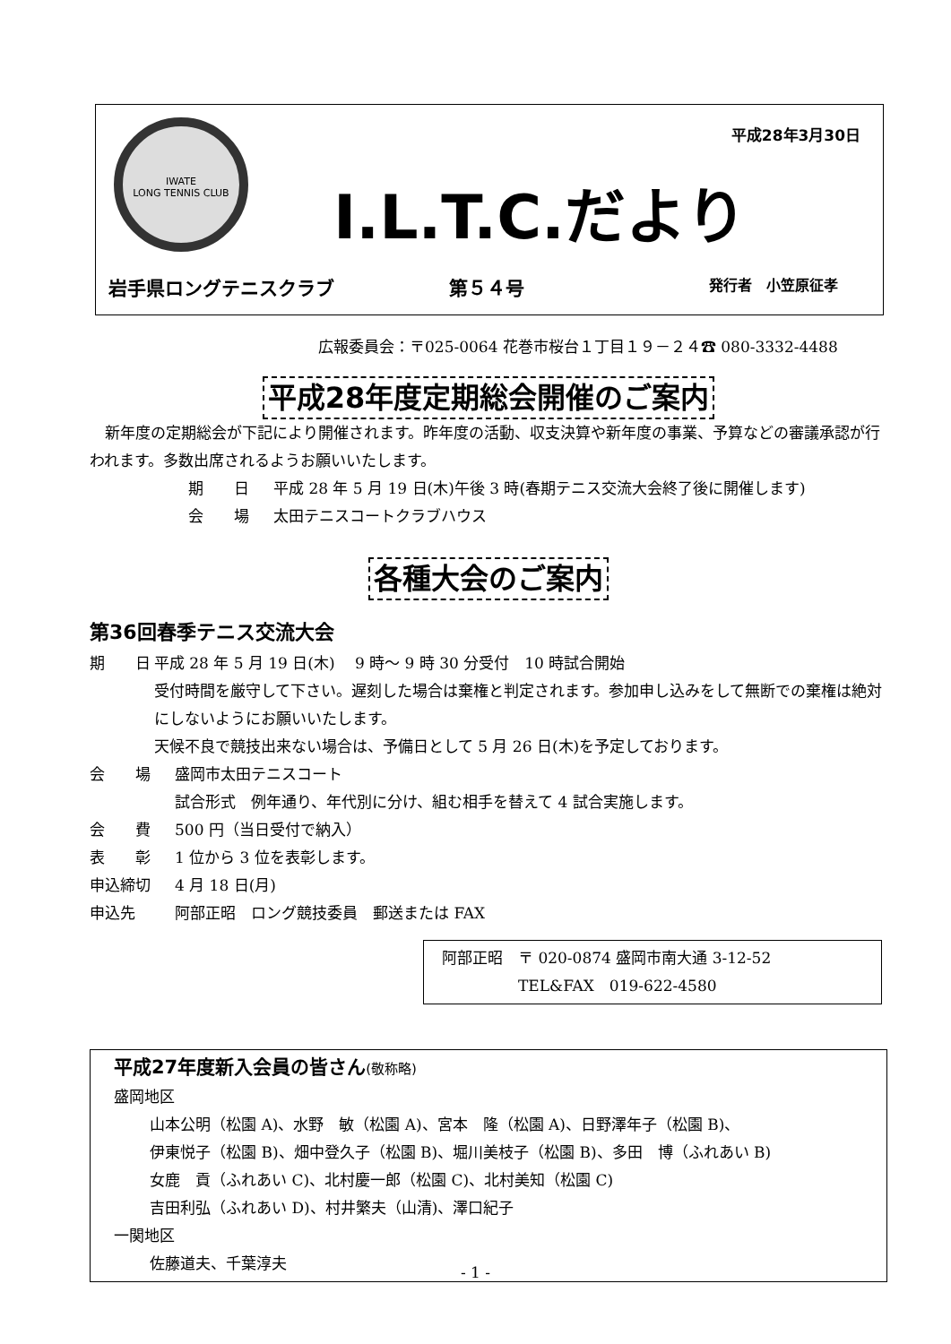IWATE
LONG TENNIS CLUB
平成28年3月30日
I.L.T.C.だより
岩手県ロングテニスクラブ 第５４号 発行者　小笠原征孝
広報委員会：〒025-0064 花巻市桜台１丁目１９－２４☎ 080-3332-4488
平成28年度定期総会開催のご案内
　新年度の定期総会が下記により開催されます。昨年度の活動、収支決算や新年度の事業、予算などの審議承認が行われます。多数出席されるようお願いいたします。
期　　日 平成 28 年 5 月 19 日(木)午後 3 時(春期テニス交流大会終了後に開催します)
会　　場 太田テニスコートクラブハウス
各種大会のご案内
第36回春季テニス交流大会
期　　日 平成 28 年 5 月 19 日(木)　 9 時～ 9 時 30 分受付　10 時試合開始
受付時間を厳守して下さい。遅刻した場合は棄権と判定されます。参加申し込みをして無断での棄権は絶対にしないようにお願いいたします。
天候不良で競技出来ない場合は、予備日として 5 月 26 日(木)を予定しております。
会　　場 盛岡市太田テニスコート
試合形式　例年通り、年代別に分け、組む相手を替えて 4 試合実施します。
会　　費 500 円（当日受付で納入）
表　　彰 1 位から 3 位を表彰します。
申込締切 4 月 18 日(月)
申込先 阿部正昭　ロング競技委員　郵送または FAX
阿部正昭　〒 020-0874 盛岡市南大通 3-12-52
　　　　　TEL&FAX　019-622-4580
平成27年度新入会員の皆さん(敬称略)
盛岡地区
山本公明（松園 A)、水野　敏（松園 A)、宮本　隆（松園 A)、日野澤年子（松園 B)、
伊東悦子（松園 B)、畑中登久子（松園 B)、堀川美枝子（松園 B)、多田　博（ふれあい B)
女鹿　貢（ふれあい C)、北村慶一郎（松園 C)、北村美知（松園 C)
吉田利弘（ふれあい D)、村井繁夫（山清)、澤口紀子
一関地区
佐藤道夫、千葉淳夫
- 1 -